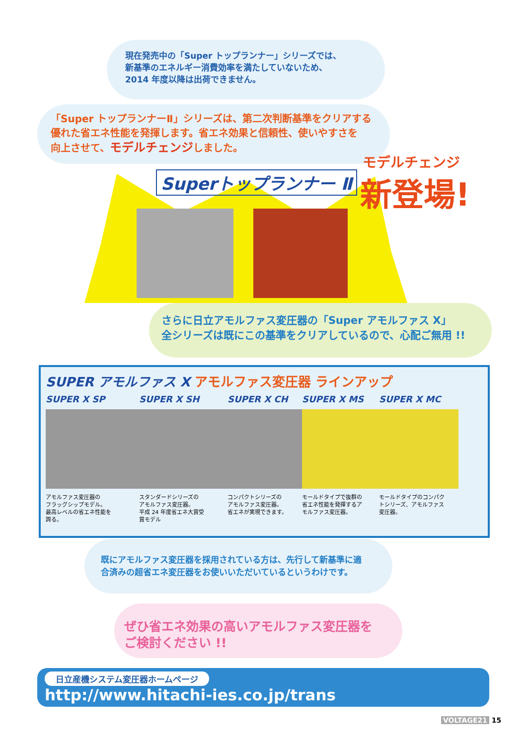現在発売中の「Super トップランナー」シリーズでは、
新基準のエネルギー消費効率を満たしていないため、
2014 年度以降は出荷できません。
「Super トップランナーⅡ」シリーズは、第二次判断基準をクリアする
優れた省エネ性能を発揮します。省エネ効果と信頼性、使いやすさを
向上させて、モデルチェンジしました。
Superトップランナー Ⅱ
モデルチェンジ
新登場!
さらに日立アモルファス変圧器の「Super アモルファス X」
全シリーズは既にこの基準をクリアしているので、心配ご無用 !!
SUPER アモルファス X アモルファス変圧器 ラインアップ
SUPER X SP
アモルファス変圧器の
フラッグシップモデル。
最高レベルの省エネ性能を
誇る。
SUPER X SH
スタンダードシリーズの
アモルファス変圧器。
平成 24 年度省エネ大賞受
賞モデル
SUPER X CH
コンパクトシリーズの
アモルファス変圧器。
省エネが実現できます。
SUPER X MS
モールドタイプで抜群の
省エネ性能を発揮するア
モルファス変圧器。
SUPER X MC
モールドタイプのコンパク
トシリーズ、アモルファス
変圧器。
既にアモルファス変圧器を採用されている方は、先行して新基準に適
合済みの超省エネ変圧器をお使いいただいているというわけです。
ぜひ省エネ効果の高いアモルファス変圧器を
ご検討ください !!
日立産機システム変圧器ホームページ
http://www.hitachi-ies.co.jp/trans
VOLTAGE21 15